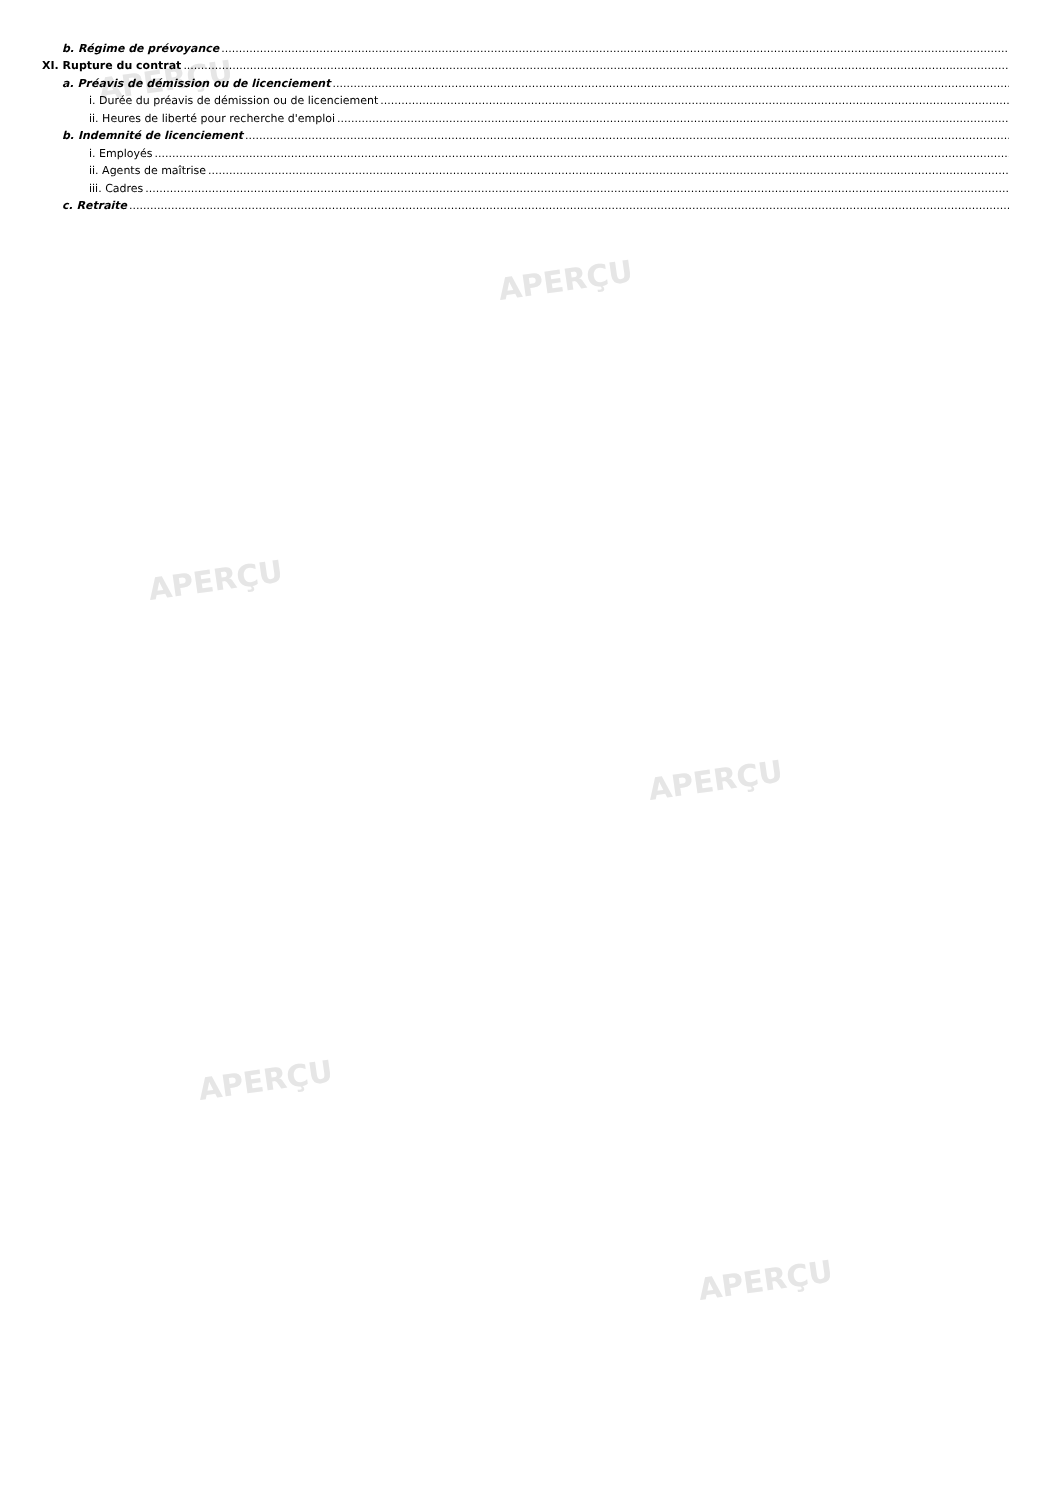APERÇU
APERÇU
APERÇU
APERÇU
APERÇU
APERÇU
b. Régime de prévoyance
XI. Rupture du contrat
a. Préavis de démission ou de licenciement
i. Durée du préavis de démission ou de licenciement
ii. Heures de liberté pour recherche d'emploi
b. Indemnité de licenciement
i. Employés
ii. Agents de maîtrise
iii. Cadres
c. Retraite